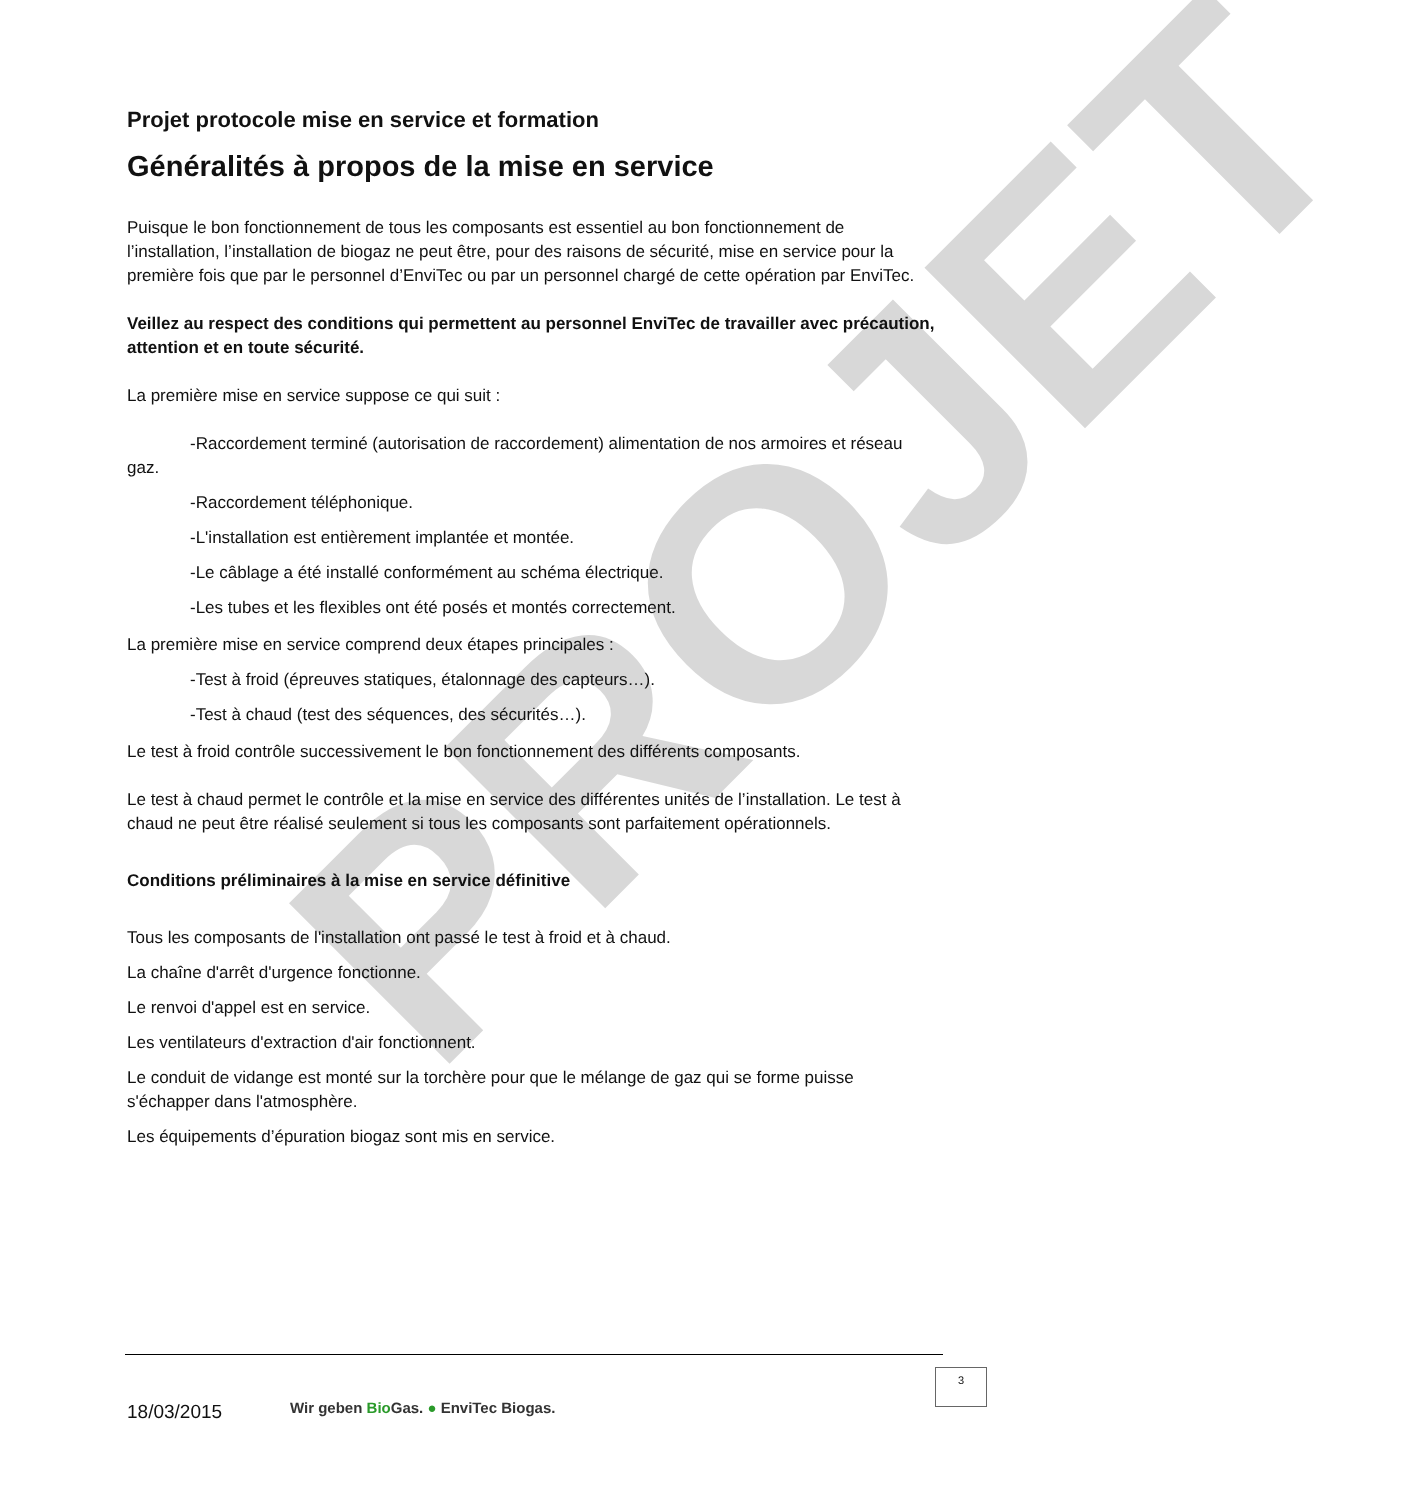PROJET
Projet protocole mise en service et formation
Généralités à propos de la mise en service
Puisque le bon fonctionnement de tous les composants est essentiel au bon fonctionnement de l’installation, l’installation de biogaz ne peut être, pour des raisons de sécurité, mise en service pour la première fois que par le personnel d’EnviTec ou par un personnel chargé de cette opération par EnviTec.
Veillez au respect des conditions qui permettent au personnel EnviTec de travailler avec précaution, attention et en toute sécurité.
La première mise en service suppose ce qui suit :
-Raccordement terminé (autorisation de raccordement) alimentation de nos armoires et réseau gaz.
-Raccordement téléphonique.
-L'installation est entièrement implantée et montée.
-Le câblage a été installé conformément au schéma électrique.
-Les tubes et les flexibles ont été posés et montés correctement.
La première mise en service comprend deux étapes principales :
-Test à froid (épreuves statiques, étalonnage des capteurs…).
-Test à chaud (test des séquences, des sécurités…).
Le test à froid contrôle successivement le bon fonctionnement des différents composants.
Le test à chaud permet le contrôle et la mise en service des différentes unités de l’installation. Le test à chaud ne peut être réalisé seulement si tous les composants sont parfaitement opérationnels.
Conditions préliminaires à la mise en service définitive
Tous les composants de l'installation ont passé le test à froid et à chaud.
La chaîne d'arrêt d'urgence fonctionne.
Le renvoi d'appel est en service.
Les ventilateurs d'extraction d'air fonctionnent.
Le conduit de vidange est monté sur la torchère pour que le mélange de gaz qui se forme puisse s'échapper dans l'atmosphère.
Les équipements d’épuration biogaz sont mis en service.
18/03/2015
Wir geben Bio Gas. ● EnviTec Biogas.
3